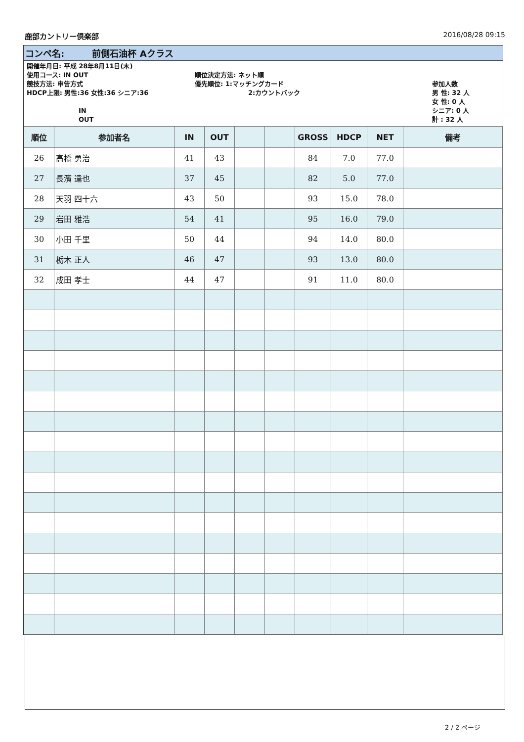鹿部カントリー倶楽部 2016/08/28 09:15
コンペ名: 前側石油杯 Aクラス
開催年月日: 平成 28年8月11日(木)
使用コース: IN OUT
競技方法: 申告方式
HDCP上限: 男性:36 女性:36 シニア:36
IN
OUT
順位決定方法: ネット順
優先順位: 1:マッチングカード
2:カウントバック
参加人数
男 性: 32 人
女 性: 0 人
シニア: 0 人
計 : 32 人
| 順位 | 参加者名 | IN | OUT | | | GROSS | HDCP | NET | 備考 |
| --- | --- | --- | --- | --- | --- | --- | --- | --- | --- |
| 26 | 高橋 勇治 | 41 | 43 | | | 84 | 7.0 | 77.0 | |
| 27 | 長濱 達也 | 37 | 45 | | | 82 | 5.0 | 77.0 | |
| 28 | 天羽 四十六 | 43 | 50 | | | 93 | 15.0 | 78.0 | |
| 29 | 岩田 雅浩 | 54 | 41 | | | 95 | 16.0 | 79.0 | |
| 30 | 小田 千里 | 50 | 44 | | | 94 | 14.0 | 80.0 | |
| 31 | 栃木 正人 | 46 | 47 | | | 93 | 13.0 | 80.0 | |
| 32 | 成田 孝士 | 44 | 47 | | | 91 | 11.0 | 80.0 | |
2 / 2 ページ